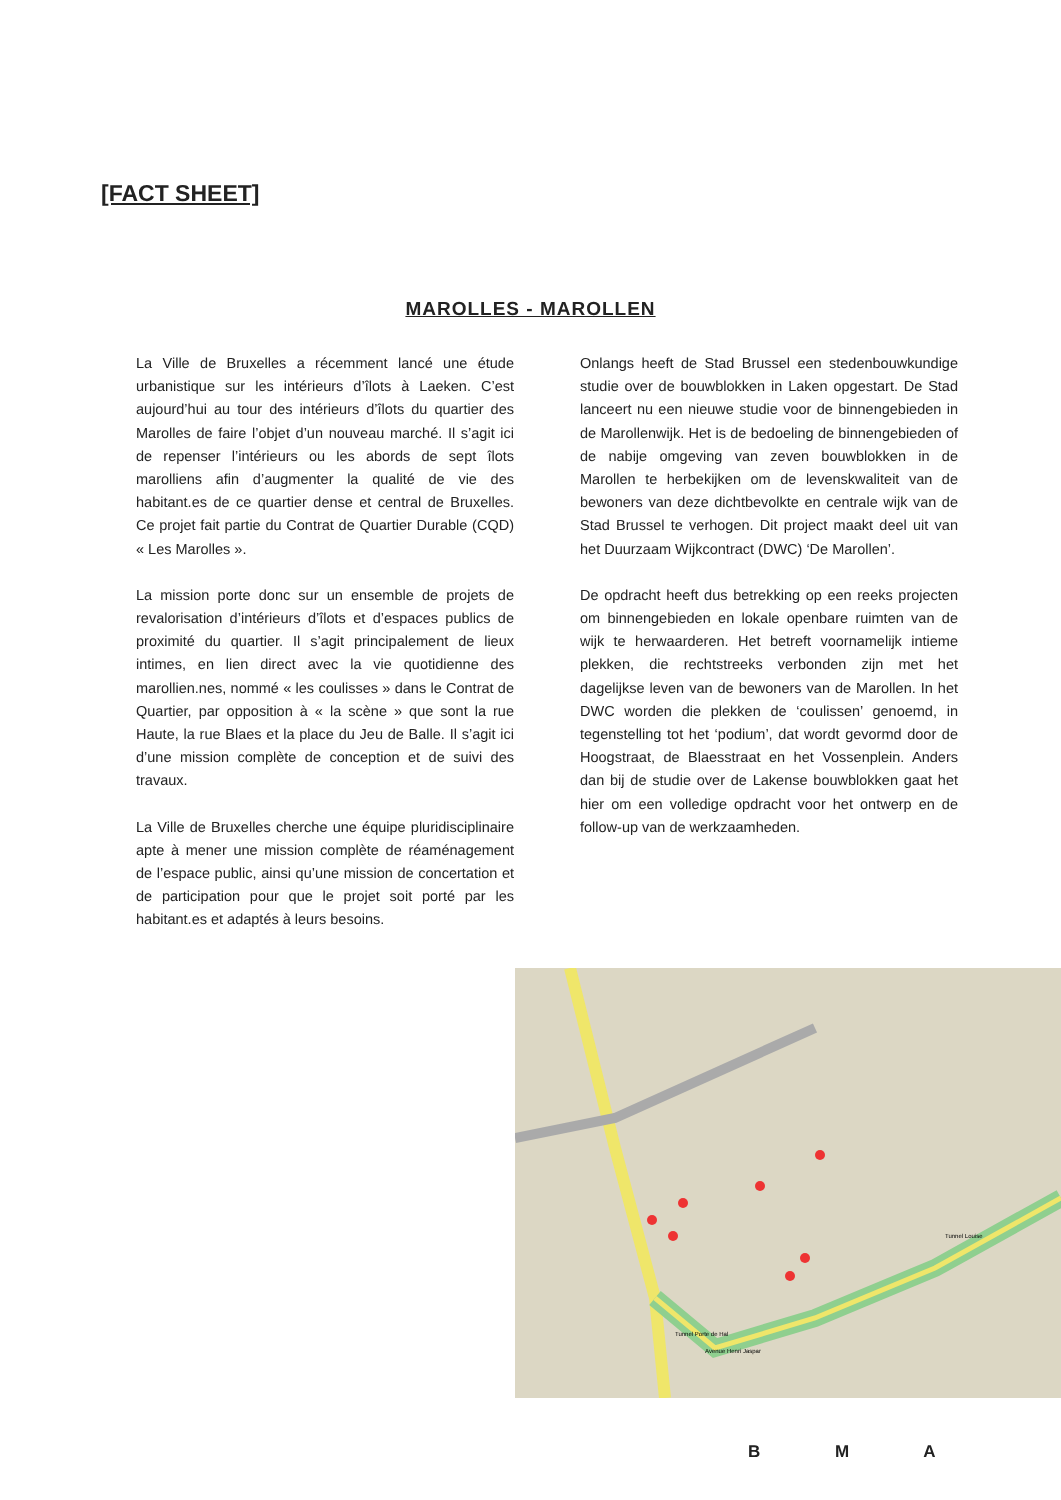[FACT SHEET]
MAROLLES - MAROLLEN
La Ville de Bruxelles a récemment lancé une étude urbanistique sur les intérieurs d’îlots à Laeken. C’est aujourd’hui au tour des intérieurs d’îlots du quartier des Marolles de faire l’objet d’un nouveau marché. Il s’agit ici de repenser l’intérieurs ou les abords de sept îlots marolliens afin d’augmenter la qualité de vie des habitant.es de ce quartier dense et central de Bruxelles. Ce projet fait partie du Contrat de Quartier Durable (CQD) « Les Marolles ».
La mission porte donc sur un ensemble de projets de revalorisation d’intérieurs d’îlots et d’espaces publics de proximité du quartier. Il s’agit principalement de lieux intimes, en lien direct avec la vie quotidienne des marollien.nes, nommé « les coulisses » dans le Contrat de Quartier, par opposition à « la scène » que sont la rue Haute, la rue Blaes et la place du Jeu de Balle. Il s’agit ici d’une mission complète de conception et de suivi des travaux.
La Ville de Bruxelles cherche une équipe pluridisciplinaire apte à mener une mission complète de réaménagement de l’espace public, ainsi qu’une mission de concertation et de participation pour que le projet soit porté par les habitant.es et adaptés à leurs besoins.
Onlangs heeft de Stad Brussel een stedenbouwkundige studie over de bouwblokken in Laken opgestart. De Stad lanceert nu een nieuwe studie voor de binnengebieden in de Marollenwijk. Het is de bedoeling de binnengebieden of de nabije omgeving van zeven bouwblokken in de Marollen te herbekijken om de levenskwaliteit van de bewoners van deze dichtbevolkte en centrale wijk van de Stad Brussel te verhogen. Dit project maakt deel uit van het Duurzaam Wijkcontract (DWC) ‘De Marollen’.
De opdracht heeft dus betrekking op een reeks projecten om binnengebieden en lokale openbare ruimten van de wijk te herwaarderen. Het betreft voornamelijk intieme plekken, die rechtstreeks verbonden zijn met het dagelijkse leven van de bewoners van de Marollen. In het DWC worden die plekken de ‘coulissen’ genoemd, in tegenstelling tot het ‘podium’, dat wordt gevormd door de Hoogstraat, de Blaesstraat en het Vossenplein. Anders dan bij de studie over de Lakense bouwblokken gaat het hier om een volledige opdracht voor het ontwerp en de follow-up van de werkzaamheden.
Tunnel Porte de Hal
Avenue Henri Jaspar
Tunnel Louise
B M A